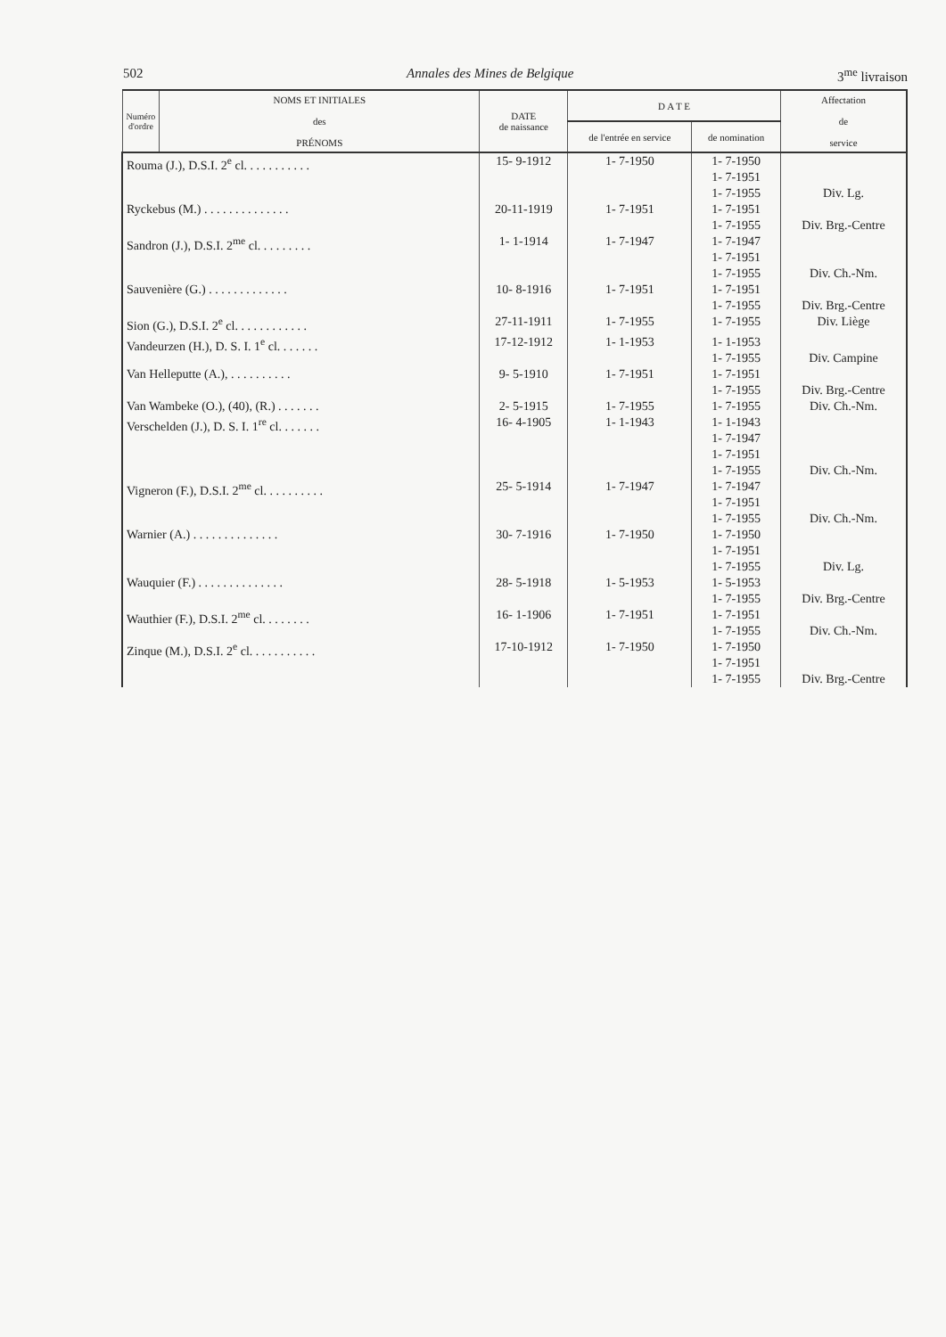502 Annales des Mines de Belgique 3<sup>me</sup> livraison
| Numéro d'ordre | NOMS ET INITIALES des PRÉNOMS | DATE de naissance | D A T E | | Affectation de service |
| --- | --- | --- | --- | --- | --- |
| | | | de l'entrée en service | de nomination | |
| Rouma (J.), D.S.I. 2<sup>e</sup> cl. . . . . . . . . . . | | 15- 9-1912 | 1- 7-1950 | 1- 7-1950 1- 7-1951 1- 7-1955 | Div. Lg. |
| Ryckebus (M.) . . . . . . . . . . . . . . | | 20-11-1919 | 1- 7-1951 | 1- 7-1951 1- 7-1955 | Div. Brg.-Centre |
| Sandron (J.), D.S.I. 2<sup>me</sup> cl. . . . . . . . . | | 1- 1-1914 | 1- 7-1947 | 1- 7-1947 1- 7-1951 1- 7-1955 | Div. Ch.-Nm. |
| Sauvenière (G.) . . . . . . . . . . . . . | | 10- 8-1916 | 1- 7-1951 | 1- 7-1951 1- 7-1955 | Div. Brg.-Centre |
| Sion (G.), D.S.I. 2<sup>e</sup> cl. . . . . . . . . . . . | | 27-11-1911 | 1- 7-1955 | 1- 7-1955 | Div. Liège |
| Vandeurzen (H.), D. S. I. 1<sup>e</sup> cl. . . . . . . | | 17-12-1912 | 1- 1-1953 | 1- 1-1953 1- 7-1955 | Div. Campine |
| Van Helleputte (A.), . . . . . . . . . . | | 9- 5-1910 | 1- 7-1951 | 1- 7-1951 1- 7-1955 | Div. Brg.-Centre |
| Van Wambeke (O.), (40), (R.) . . . . . . . | | 2- 5-1915 | 1- 7-1955 | 1- 7-1955 | Div. Ch.-Nm. |
| Verschelden (J.), D. S. I. 1<sup>re</sup> cl. . . . . . . | | 16- 4-1905 | 1- 1-1943 | 1- 1-1943 1- 7-1947 1- 7-1951 1- 7-1955 | Div. Ch.-Nm. |
| Vigneron (F.), D.S.I. 2<sup>me</sup> cl. . . . . . . . . . | | 25- 5-1914 | 1- 7-1947 | 1- 7-1947 1- 7-1951 1- 7-1955 | Div. Ch.-Nm. |
| Warnier (A.) . . . . . . . . . . . . . . | | 30- 7-1916 | 1- 7-1950 | 1- 7-1950 1- 7-1951 1- 7-1955 | Div. Lg. |
| Wauquier (F.) . . . . . . . . . . . . . . | | 28- 5-1918 | 1- 5-1953 | 1- 5-1953 1- 7-1955 | Div. Brg.-Centre |
| Wauthier (F.), D.S.I. 2<sup>me</sup> cl. . . . . . . . | | 16- 1-1906 | 1- 7-1951 | 1- 7-1951 1- 7-1955 | Div. Ch.-Nm. |
| Zinque (M.), D.S.I. 2<sup>e</sup> cl. . . . . . . . . . . | | 17-10-1912 | 1- 7-1950 | 1- 7-1950 1- 7-1951 1- 7-1955 | Div. Brg.-Centre |